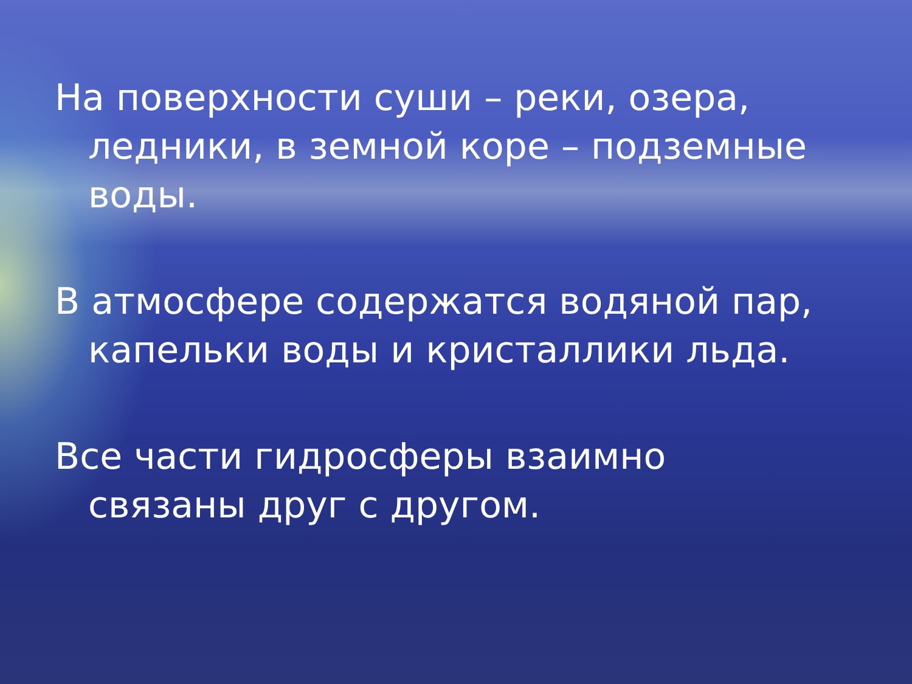На поверхности суши – реки, озера, ледники, в земной коре – подземные воды.
В атмосфере содержатся водяной пар, капельки воды и кристаллики льда.
Все части гидросферы взаимно связаны друг с другом.